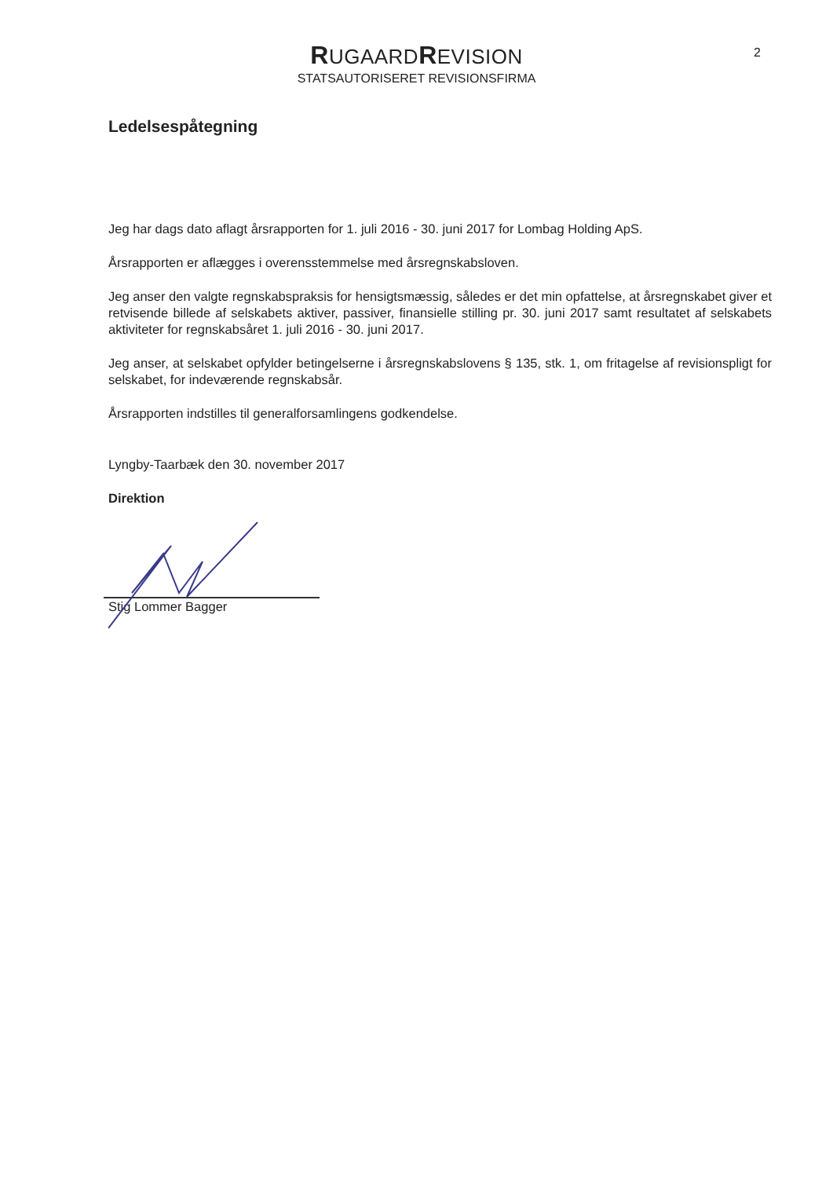RUGAARDREVISION
STATSAUTORISERET REVISIONSFIRMA
2
Ledelsespåtegning
Jeg har dags dato aflagt årsrapporten for 1. juli 2016 - 30. juni 2017 for Lombag Holding ApS.
Årsrapporten er aflægges i overensstemmelse med årsregnskabsloven.
Jeg anser den valgte regnskabspraksis for hensigtsmæssig, således er det min opfattelse, at årsregnskabet giver et retvisende billede af selskabets aktiver, passiver, finansielle stilling pr. 30. juni 2017 samt resultatet af selskabets aktiviteter for regnskabsåret 1. juli 2016 - 30. juni 2017.
Jeg anser, at selskabet opfylder betingelserne i årsregnskabslovens § 135, stk. 1, om fritagelse af revisionspligt for selskabet, for indeværende regnskabsår.
Årsrapporten indstilles til generalforsamlingens godkendelse.
Lyngby-Taarbæk den 30. november 2017
Direktion
Stig Lommer Bagger